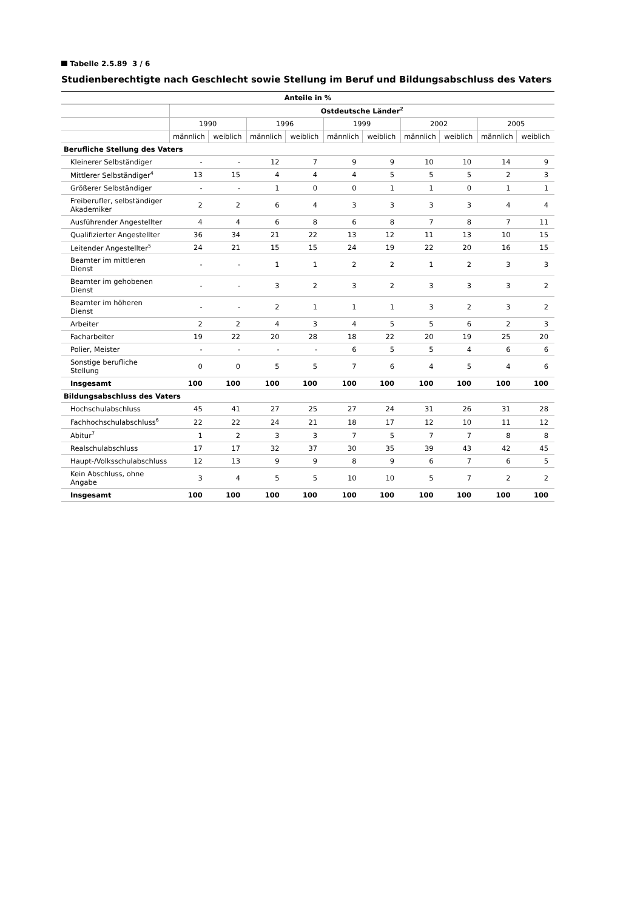Tabelle 2.5.89 3 / 6
Studienberechtigte nach Geschlecht sowie Stellung im Beruf und Bildungsabschluss des Vaters
| Anteile in % | | | | | | | | | | |
| --- | --- | --- | --- | --- | --- | --- | --- | --- | --- | --- |
| | Ostdeutsche Länder<sup>2</sup> | | | | | | | | | |
| | 1990 | | 1996 | | 1999 | | 2002 | | 2005 | |
| | männlich | weiblich | männlich | weiblich | männlich | weiblich | männlich | weiblich | männlich | weiblich |
| Berufliche Stellung des Vaters | | | | | | | | | | |
| Kleinerer Selbständiger | - | - | 12 | 7 | 9 | 9 | 10 | 10 | 14 | 9 |
| Mittlerer Selbständiger<sup>4</sup> | 13 | 15 | 4 | 4 | 4 | 5 | 5 | 5 | 2 | 3 |
| Größerer Selbständiger | - | - | 1 | 0 | 0 | 1 | 1 | 0 | 1 | 1 |
| Freiberufler, selbständiger Akademiker | 2 | 2 | 6 | 4 | 3 | 3 | 3 | 3 | 4 | 4 |
| Ausführender Angestellter | 4 | 4 | 6 | 8 | 6 | 8 | 7 | 8 | 7 | 11 |
| Qualifizierter Angestellter | 36 | 34 | 21 | 22 | 13 | 12 | 11 | 13 | 10 | 15 |
| Leitender Angestellter<sup>5</sup> | 24 | 21 | 15 | 15 | 24 | 19 | 22 | 20 | 16 | 15 |
| Beamter im mittleren Dienst | - | - | 1 | 1 | 2 | 2 | 1 | 2 | 3 | 3 |
| Beamter im gehobenen Dienst | - | - | 3 | 2 | 3 | 2 | 3 | 3 | 3 | 2 |
| Beamter im höheren Dienst | - | - | 2 | 1 | 1 | 1 | 3 | 2 | 3 | 2 |
| Arbeiter | 2 | 2 | 4 | 3 | 4 | 5 | 5 | 6 | 2 | 3 |
| Facharbeiter | 19 | 22 | 20 | 28 | 18 | 22 | 20 | 19 | 25 | 20 |
| Polier, Meister | - | - | - | - | 6 | 5 | 5 | 4 | 6 | 6 |
| Sonstige berufliche Stellung | 0 | 0 | 5 | 5 | 7 | 6 | 4 | 5 | 4 | 6 |
| Insgesamt | 100 | 100 | 100 | 100 | 100 | 100 | 100 | 100 | 100 | 100 |
| Bildungsabschluss des Vaters | | | | | | | | | | |
| Hochschulabschluss | 45 | 41 | 27 | 25 | 27 | 24 | 31 | 26 | 31 | 28 |
| Fachhochschulabschluss<sup>6</sup> | 22 | 22 | 24 | 21 | 18 | 17 | 12 | 10 | 11 | 12 |
| Abitur<sup>7</sup> | 1 | 2 | 3 | 3 | 7 | 5 | 7 | 7 | 8 | 8 |
| Realschulabschluss | 17 | 17 | 32 | 37 | 30 | 35 | 39 | 43 | 42 | 45 |
| Haupt-/Volksschulabschluss | 12 | 13 | 9 | 9 | 8 | 9 | 6 | 7 | 6 | 5 |
| Kein Abschluss, ohne Angabe | 3 | 4 | 5 | 5 | 10 | 10 | 5 | 7 | 2 | 2 |
| Insgesamt | 100 | 100 | 100 | 100 | 100 | 100 | 100 | 100 | 100 | 100 |